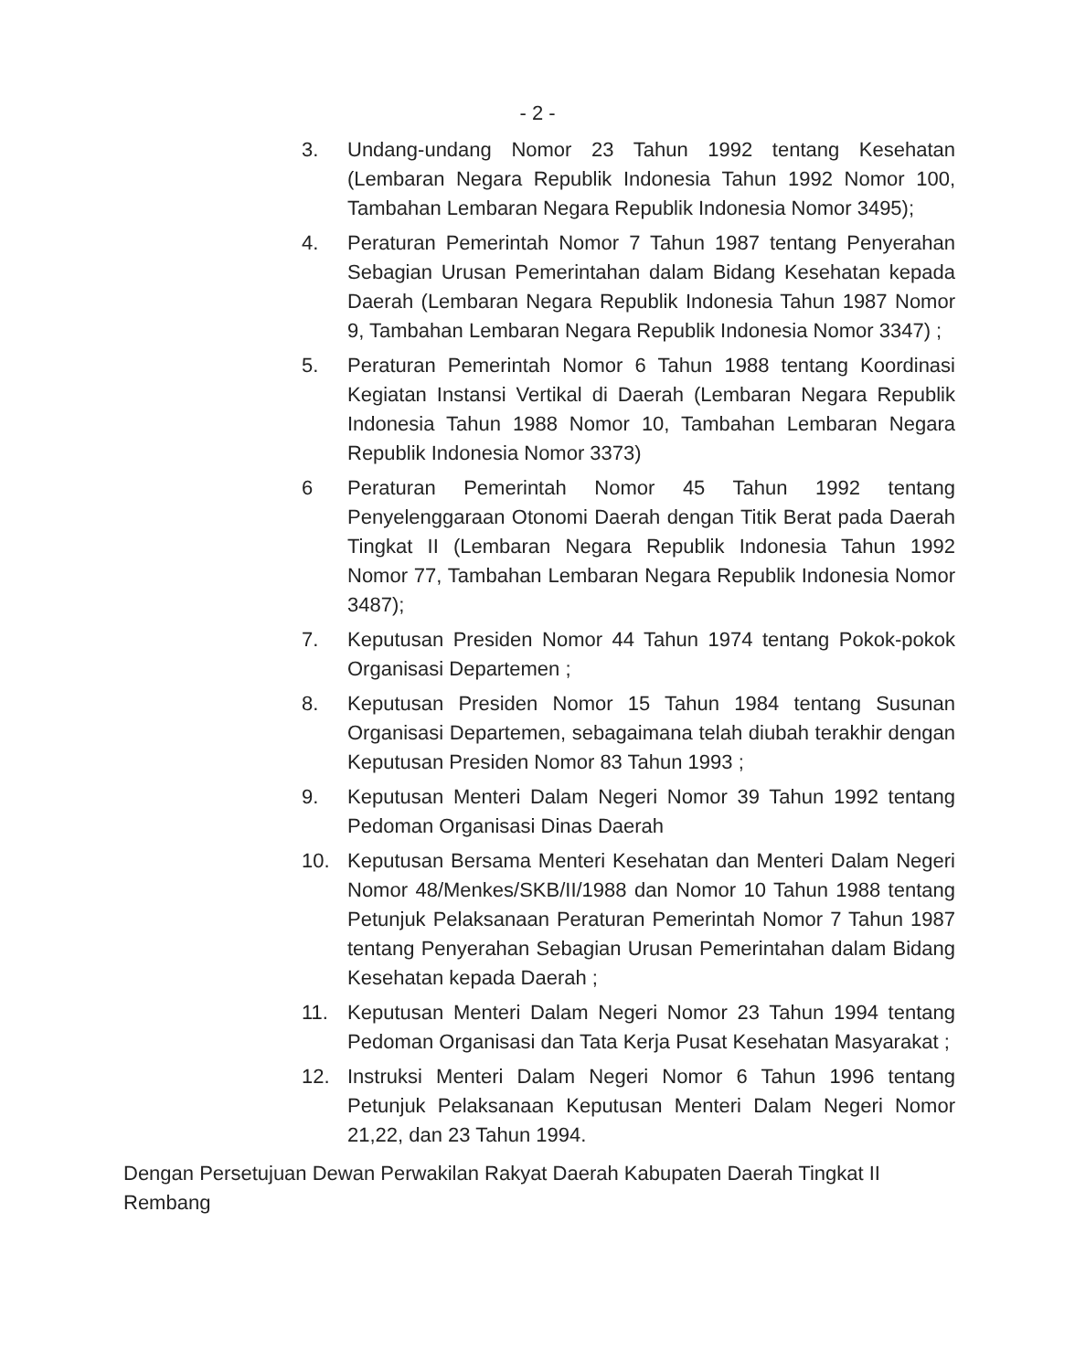- 2 -
3. Undang-undang Nomor 23 Tahun 1992 tentang Kesehatan (Lembaran Negara Republik Indonesia Tahun 1992 Nomor 100, Tambahan Lembaran Negara Republik Indonesia Nomor 3495);
4. Peraturan Pemerintah Nomor 7 Tahun 1987 tentang Penyerahan Sebagian Urusan Pemerintahan dalam Bidang Kesehatan kepada Daerah (Lembaran Negara Republik Indonesia Tahun 1987 Nomor 9, Tambahan Lembaran Negara Republik Indonesia Nomor 3347) ;
5. Peraturan Pemerintah Nomor 6 Tahun 1988 tentang Koordinasi Kegiatan Instansi Vertikal di Daerah (Lembaran Negara Republik Indonesia Tahun 1988 Nomor 10, Tambahan Lembaran Negara Republik Indonesia Nomor 3373)
6 Peraturan Pemerintah Nomor 45 Tahun 1992 tentang Penyelenggaraan Otonomi Daerah dengan Titik Berat pada Daerah Tingkat II (Lembaran Negara Republik Indonesia Tahun 1992 Nomor 77, Tambahan Lembaran Negara Republik Indonesia Nomor 3487);
7. Keputusan Presiden Nomor 44 Tahun 1974 tentang Pokok-pokok Organisasi Departemen ;
8. Keputusan Presiden Nomor 15 Tahun 1984 tentang Susunan Organisasi Departemen, sebagaimana telah diubah terakhir dengan Keputusan Presiden Nomor 83 Tahun 1993 ;
9. Keputusan Menteri Dalam Negeri Nomor 39 Tahun 1992 tentang Pedoman Organisasi Dinas Daerah
10. Keputusan Bersama Menteri Kesehatan dan Menteri Dalam Negeri Nomor 48/Menkes/SKB/II/1988 dan Nomor 10 Tahun 1988 tentang Petunjuk Pelaksanaan Peraturan Pemerintah Nomor 7 Tahun 1987 tentang Penyerahan Sebagian Urusan Pemerintahan dalam Bidang Kesehatan kepada Daerah ;
11. Keputusan Menteri Dalam Negeri Nomor 23 Tahun 1994 tentang Pedoman Organisasi dan Tata Kerja Pusat Kesehatan Masyarakat ;
12. Instruksi Menteri Dalam Negeri Nomor 6 Tahun 1996 tentang Petunjuk Pelaksanaan Keputusan Menteri Dalam Negeri Nomor 21,22, dan 23 Tahun 1994.
Dengan Persetujuan Dewan Perwakilan Rakyat Daerah Kabupaten Daerah Tingkat II Rembang